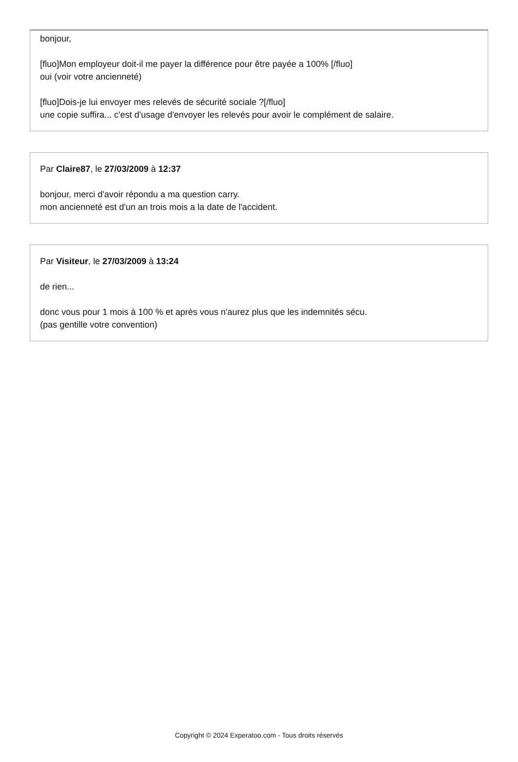bonjour,
[fluo]Mon employeur doit-il me payer la différence pour être payée a 100% [/fluo]
oui (voir votre ancienneté)
[fluo]Dois-je lui envoyer mes relevés de sécurité sociale ?[/fluo]
une copie suffira... c'est d'usage d'envoyer les relevés pour avoir le complément de salaire.
Par Claire87, le 27/03/2009 à 12:37
bonjour, merci d'avoir répondu a ma question carry.
mon ancienneté est d'un an trois mois a la date de l'accident.
Par Visiteur, le 27/03/2009 à 13:24
de rien...
donc vous pour 1 mois à 100 % et après vous n'aurez plus que les indemnités sécu.
(pas gentille votre convention)
Copyright © 2024 Experatoo.com - Tous droits réservés